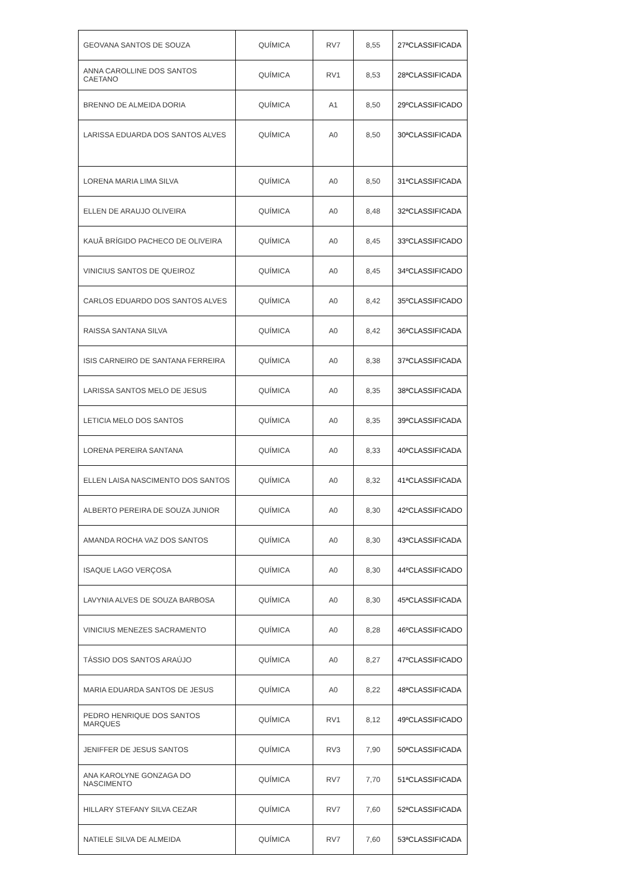| GEOVANA SANTOS DE SOUZA | QUÍMICA | RV7 | 8,55 | 27ªCLASSIFICADA |
| ANNA CAROLLINE DOS SANTOS CAETANO | QUÍMICA | RV1 | 8,53 | 28ªCLASSIFICADA |
| BRENNO DE ALMEIDA DORIA | QUÍMICA | A1 | 8,50 | 29ºCLASSIFICADO |
| LARISSA EDUARDA DOS SANTOS ALVES | QUÍMICA | A0 | 8,50 | 30ªCLASSIFICADA |
| LORENA MARIA LIMA SILVA | QUÍMICA | A0 | 8,50 | 31ªCLASSIFICADA |
| ELLEN DE ARAUJO OLIVEIRA | QUÍMICA | A0 | 8,48 | 32ªCLASSIFICADA |
| KAUÃ BRÍGIDO PACHECO DE OLIVEIRA | QUÍMICA | A0 | 8,45 | 33ºCLASSIFICADO |
| VINICIUS SANTOS DE QUEIROZ | QUÍMICA | A0 | 8,45 | 34ºCLASSIFICADO |
| CARLOS EDUARDO DOS SANTOS ALVES | QUÍMICA | A0 | 8,42 | 35ºCLASSIFICADO |
| RAISSA SANTANA SILVA | QUÍMICA | A0 | 8,42 | 36ªCLASSIFICADA |
| ISIS CARNEIRO DE SANTANA FERREIRA | QUÍMICA | A0 | 8,38 | 37ªCLASSIFICADA |
| LARISSA SANTOS MELO DE JESUS | QUÍMICA | A0 | 8,35 | 38ªCLASSIFICADA |
| LETICIA MELO DOS SANTOS | QUÍMICA | A0 | 8,35 | 39ªCLASSIFICADA |
| LORENA PEREIRA SANTANA | QUÍMICA | A0 | 8,33 | 40ªCLASSIFICADA |
| ELLEN LAISA NASCIMENTO DOS SANTOS | QUÍMICA | A0 | 8,32 | 41ªCLASSIFICADA |
| ALBERTO PEREIRA DE SOUZA JUNIOR | QUÍMICA | A0 | 8,30 | 42ºCLASSIFICADO |
| AMANDA ROCHA VAZ DOS SANTOS | QUÍMICA | A0 | 8,30 | 43ªCLASSIFICADA |
| ISAQUE LAGO VERÇOSA | QUÍMICA | A0 | 8,30 | 44ºCLASSIFICADO |
| LAVYNIA ALVES DE SOUZA BARBOSA | QUÍMICA | A0 | 8,30 | 45ªCLASSIFICADA |
| VINICIUS MENEZES SACRAMENTO | QUÍMICA | A0 | 8,28 | 46ºCLASSIFICADO |
| TÁSSIO DOS SANTOS ARAÚJO | QUÍMICA | A0 | 8,27 | 47ºCLASSIFICADO |
| MARIA EDUARDA SANTOS DE JESUS | QUÍMICA | A0 | 8,22 | 48ªCLASSIFICADA |
| PEDRO HENRIQUE DOS SANTOS MARQUES | QUÍMICA | RV1 | 8,12 | 49ºCLASSIFICADO |
| JENIFFER DE JESUS SANTOS | QUÍMICA | RV3 | 7,90 | 50ªCLASSIFICADA |
| ANA KAROLYNE GONZAGA DO NASCIMENTO | QUÍMICA | RV7 | 7,70 | 51ªCLASSIFICADA |
| HILLARY STEFANY SILVA CEZAR | QUÍMICA | RV7 | 7,60 | 52ªCLASSIFICADA |
| NATIELE SILVA DE ALMEIDA | QUÍMICA | RV7 | 7,60 | 53ªCLASSIFICADA |